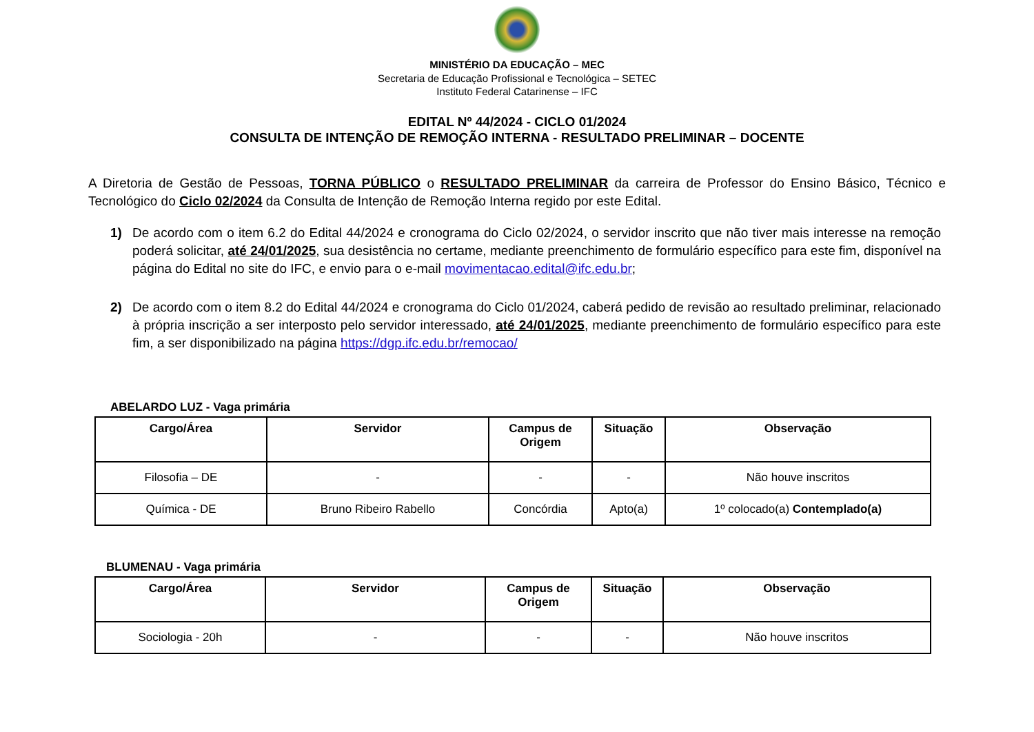MINISTÉRIO DA EDUCAÇÃO – MEC
Secretaria de Educação Profissional e Tecnológica – SETEC
Instituto Federal Catarinense – IFC
EDITAL Nº 44/2024 - CICLO 01/2024
CONSULTA DE INTENÇÃO DE REMOÇÃO INTERNA - RESULTADO PRELIMINAR – DOCENTE
A Diretoria de Gestão de Pessoas, TORNA PÚBLICO o RESULTADO PRELIMINAR da carreira de Professor do Ensino Básico, Técnico e Tecnológico do Ciclo 02/2024 da Consulta de Intenção de Remoção Interna regido por este Edital.
1) De acordo com o item 6.2 do Edital 44/2024 e cronograma do Ciclo 02/2024, o servidor inscrito que não tiver mais interesse na remoção poderá solicitar, até 24/01/2025, sua desistência no certame, mediante preenchimento de formulário específico para este fim, disponível na página do Edital no site do IFC, e envio para o e-mail movimentacao.edital@ifc.edu.br;
2) De acordo com o item 8.2 do Edital 44/2024 e cronograma do Ciclo 01/2024, caberá pedido de revisão ao resultado preliminar, relacionado à própria inscrição a ser interposto pelo servidor interessado, até 24/01/2025, mediante preenchimento de formulário específico para este fim, a ser disponibilizado na página https://dgp.ifc.edu.br/remocao/
ABELARDO LUZ - Vaga primária
| Cargo/Área | Servidor | Campus de Origem | Situação | Observação |
| --- | --- | --- | --- | --- |
| Filosofia – DE | - | - | - | Não houve inscritos |
| Química - DE | Bruno Ribeiro Rabello | Concórdia | Apto(a) | 1º colocado(a) Contemplado(a) |
BLUMENAU - Vaga primária
| Cargo/Área | Servidor | Campus de Origem | Situação | Observação |
| --- | --- | --- | --- | --- |
| Sociologia - 20h | - | - | - | Não houve inscritos |